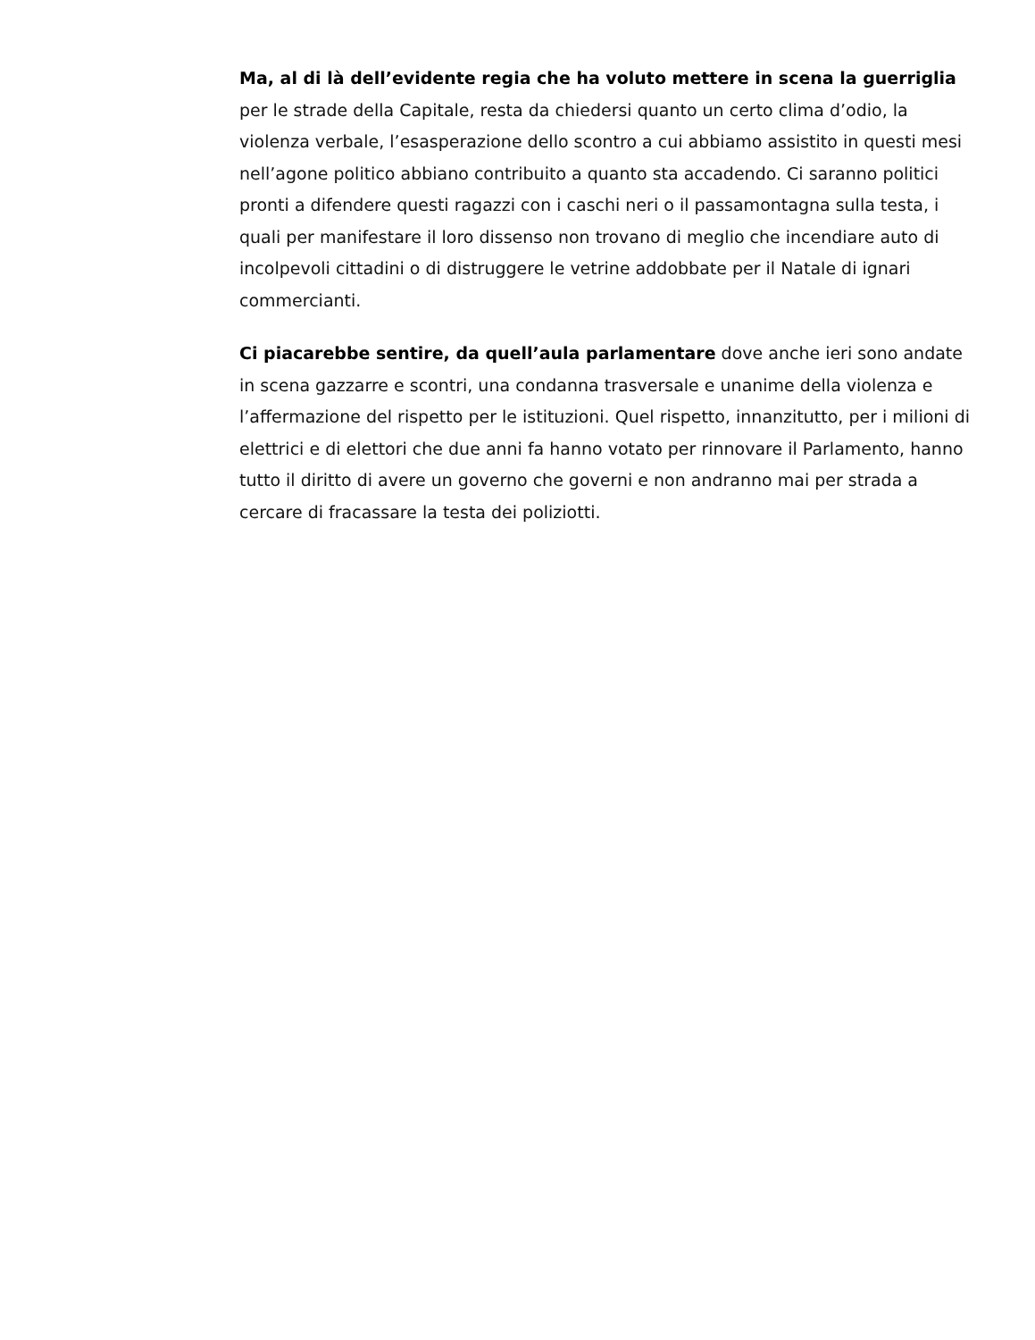Ma, al di là dell’evidente regia che ha voluto mettere in scena la guerriglia per le strade della Capitale, resta da chiedersi quanto un certo clima d’odio, la violenza verbale, l’esasperazione dello scontro a cui abbiamo assistito in questi mesi nell’agone politico abbiano contribuito a quanto sta accadendo. Ci saranno politici pronti a difendere questi ragazzi con i caschi neri o il passamontagna sulla testa, i quali per manifestare il loro dissenso non trovano di meglio che incendiare auto di incolpevoli cittadini o di distruggere le vetrine addobbate per il Natale di ignari commercianti.
Ci piacarebbe sentire, da quell’aula parlamentare dove anche ieri sono andate in scena gazzarre e scontri, una condanna trasversale e unanime della violenza e l’affermazione del rispetto per le istituzioni. Quel rispetto, innanzitutto, per i milioni di elettrici e di elettori che due anni fa hanno votato per rinnovare il Parlamento, hanno tutto il diritto di avere un governo che governi e non andranno mai per strada a cercare di fracassare la testa dei poliziotti.